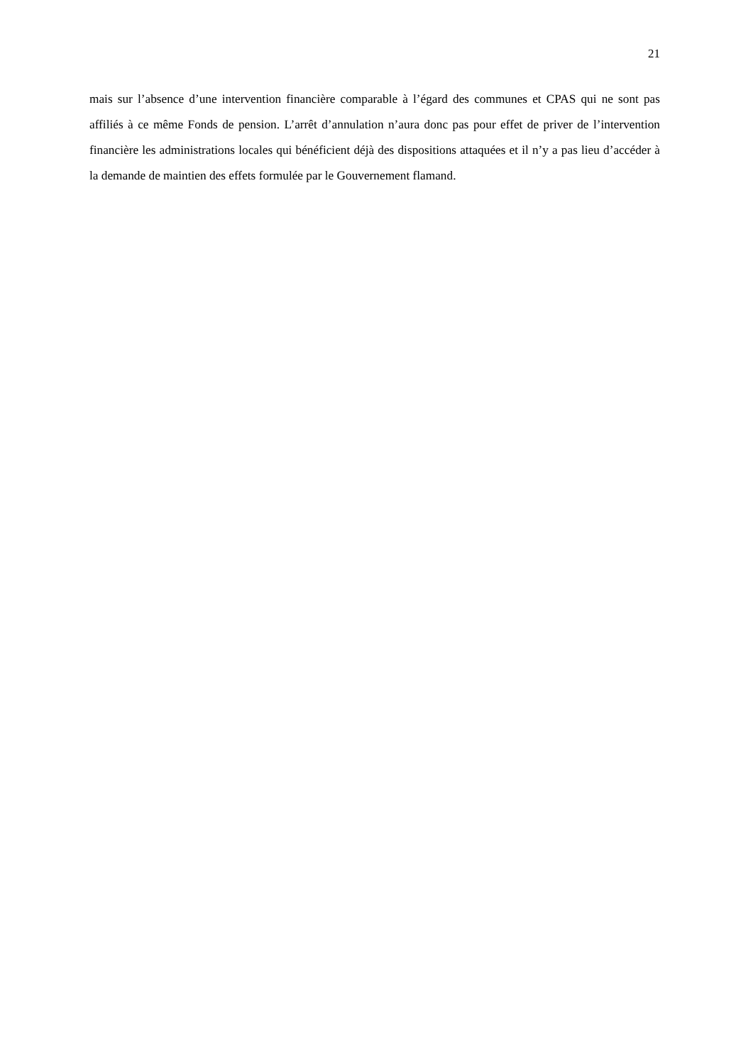21
mais sur l’absence d’une intervention financière comparable à l’égard des communes et CPAS qui ne sont pas affiliés à ce même Fonds de pension. L’arrêt d’annulation n’aura donc pas pour effet de priver de l’intervention financière les administrations locales qui bénéficient déjà des dispositions attaquées et il n’y a pas lieu d’accéder à la demande de maintien des effets formulée par le Gouvernement flamand.